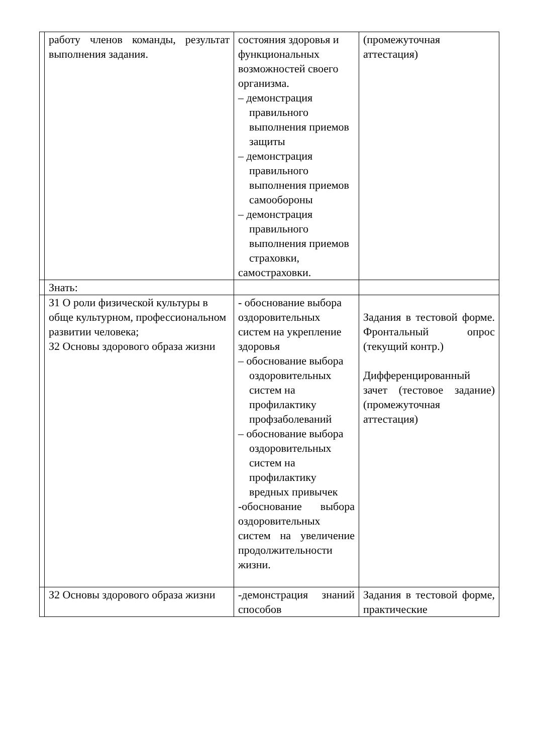| | работу членов команды, результат выполнения задания. | состояния здоровья и функциональных возможностей своего организма. – демонстрация правильного выполнения приемов защиты – демонстрация правильного выполнения приемов самообороны – демонстрация правильного выполнения приемов страховки, самостраховки. | (промежуточная аттестация) |
| | Знать: | | |
| | З1 О роли физической культуры в обще культурном, профессиональном развитии человека; З2 Основы здорового образа жизни | - обоснование выбора оздоровительных систем на укрепление здоровья – обоснование выбора оздоровительных систем на профилактику профзаболеваний – обоснование выбора оздоровительных систем на профилактику вредных привычек -обоснование выбора оздоровительных систем на увеличение продолжительности жизни. | Задания в тестовой форме. Фронтальный опрос (текущий контр.) Дифференцированный зачет (тестовое задание) (промежуточная аттестация) |
| | З2 Основы здорового образа жизни | -демонстрация знаний способов | Задания в тестовой форме, практические |